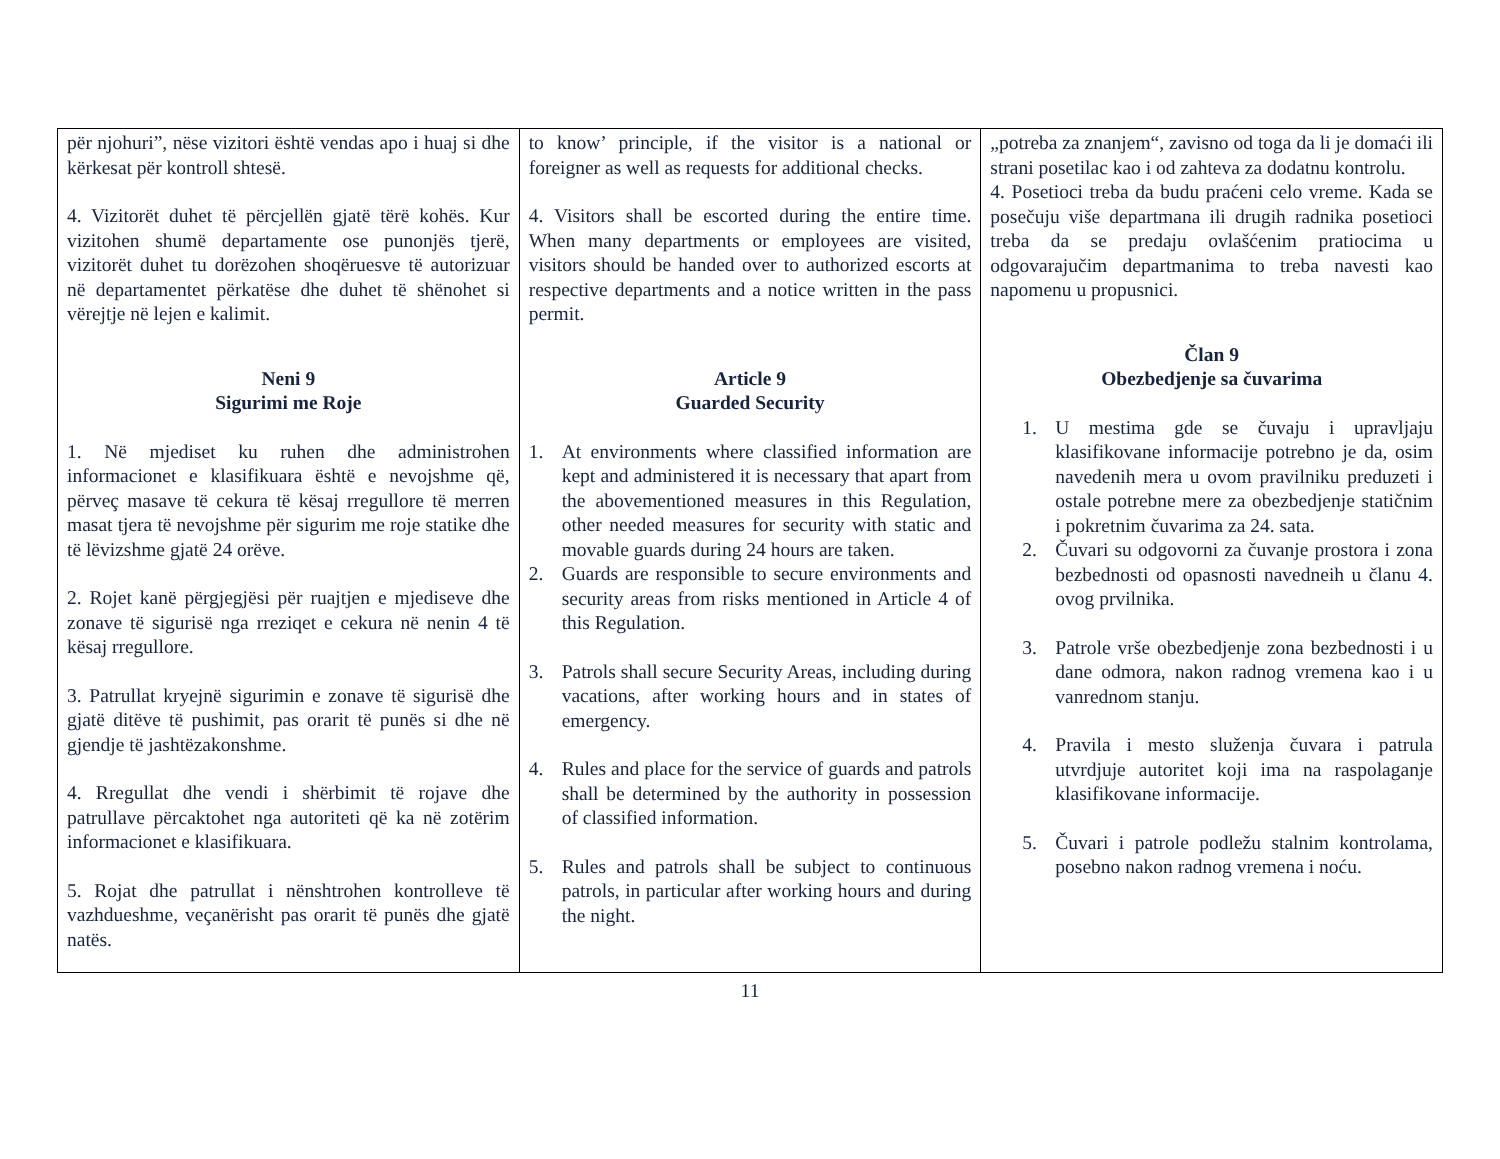| për njohuri”, nëse vizitori është vendas apo i huaj si dhe kërkesat për kontroll shtesë. 4. Vizitorët duhet të përcjellën gjatë tërë kohës. Kur vizitohen shumë departamente ose punonjës tjerë, vizitorët duhet tu dorëzohen shoqëruesve të autorizuar në departamentet përkatëse dhe duhet të shënohet si vërejtje në lejen e kalimit. Neni 9 Sigurimi me Roje 1. Në mjediset ku ruhen dhe administrohen informacionet e klasifikuara është e nevojshme që, përveç masave të cekura të kësaj rregullore të merren masat tjera të nevojshme për sigurim me roje statike dhe të lëvizshme gjatë 24 orëve. 2. Rojet kanë përgjegjësi për ruajtjen e mjediseve dhe zonave të sigurisë nga rreziqet e cekura në nenin 4 të kësaj rregullore. 3. Patrullat kryejnë sigurimin e zonave të sigurisë dhe gjatë ditëve të pushimit, pas orarit të punës si dhe në gjendje të jashtëzakonshme. 4. Rregullat dhe vendi i shërbimit të rojave dhe patrullave përcaktohet nga autoriteti që ka në zotërim informacionet e klasifikuara. 5. Rojat dhe patrullat i nënshtrohen kontrolleve të vazhdueshme, veçanërisht pas orarit të punës dhe gjatë natës. | to know’ principle, if the visitor is a national or foreigner as well as requests for additional checks. 4. Visitors shall be escorted during the entire time. When many departments or employees are visited, visitors should be handed over to authorized escorts at respective departments and a notice written in the pass permit. Article 9 Guarded Security 1. At environments where classified information are kept and administered it is necessary that apart from the abovementioned measures in this Regulation, other needed measures for security with static and movable guards during 24 hours are taken. 2. Guards are responsible to secure environments and security areas from risks mentioned in Article 4 of this Regulation. 3. Patrols shall secure Security Areas, including during vacations, after working hours and in states of emergency. 4. Rules and place for the service of guards and patrols shall be determined by the authority in possession of classified information. 5. Rules and patrols shall be subject to continuous patrols, in particular after working hours and during the night. | „potreba za znanjem“, zavisno od toga da li je domaći ili strani posetilac kao i od zahteva za dodatnu kontrolu. 4. Posetioci treba da budu praćeni celo vreme. Kada se posečuju više departmana ili drugih radnika posetioci treba da se predaju ovlašćenim pratiocima u odgovarajučim departmanima to treba navesti kao napomenu u propusnici. Član 9 Obezbedjenje sa čuvarima 1. U mestima gde se čuvaju i upravljaju klasifikovane informacije potrebno je da, osim navedenih mera u ovom pravilniku preduzeti i ostale potrebne mere za obezbedjenje statičnim i pokretnim čuvarima za 24. sata. 2. Čuvari su odgovorni za čuvanje prostora i zona bezbednosti od opasnosti navedneih u članu 4. ovog prvilnika. 3. Patrole vrše obezbedjenje zona bezbednosti i u dane odmora, nakon radnog vremena kao i u vanrednom stanju. 4. Pravila i mesto služenja čuvara i patrula utvrdjuje autoritet koji ima na raspolaganje klasifikovane informacije. 5. Čuvari i patrole podležu stalnim kontrolama, posebno nakon radnog vremena i noću. |
11